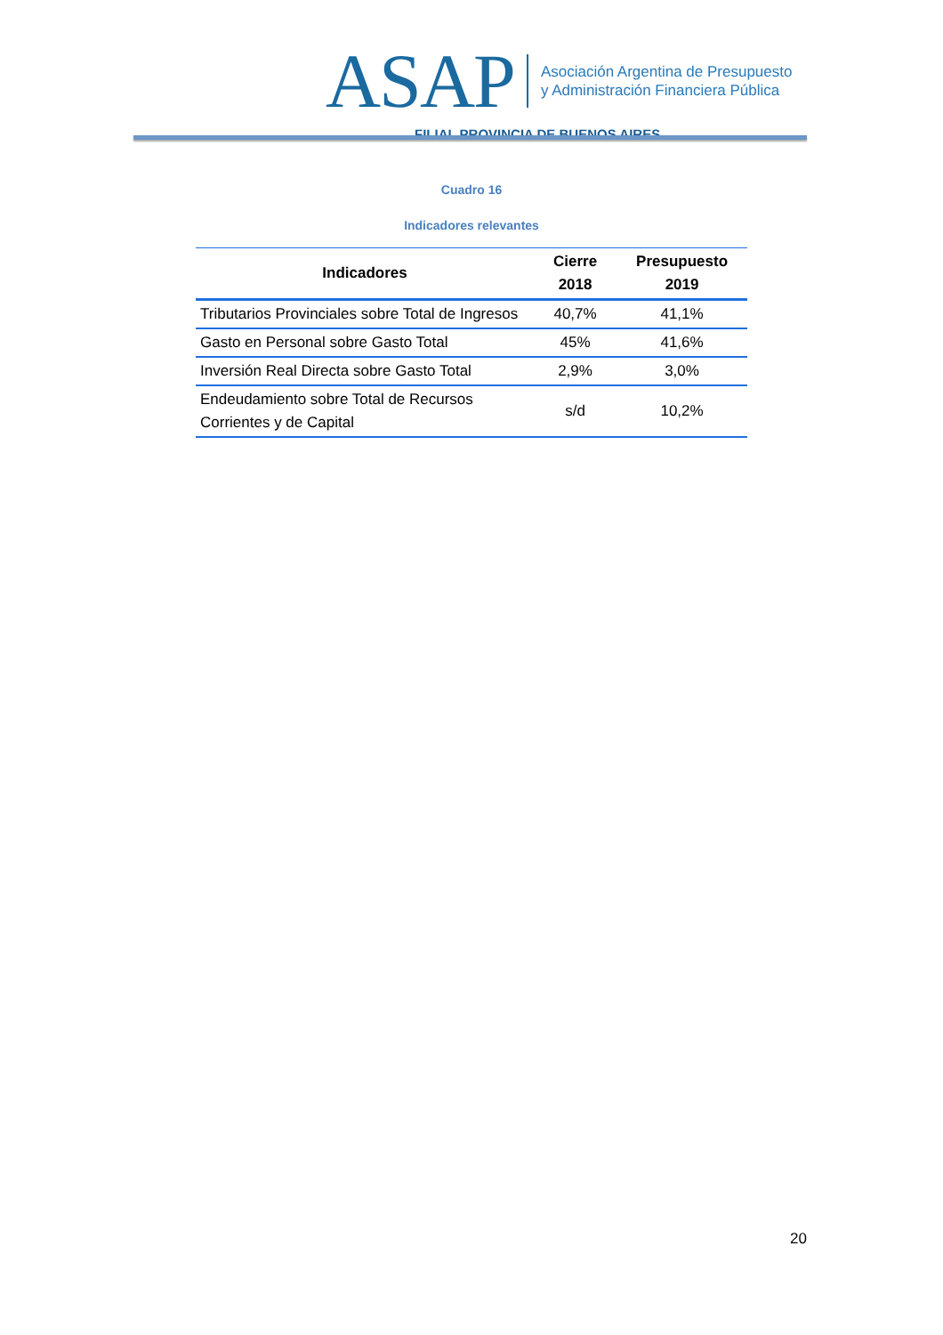ASAP
Asociación Argentina de Presupuesto
y Administración Financiera Pública
FILIAL PROVINCIA DE BUENOS AIRES
Cuadro 16
Indicadores relevantes
| Indicadores | Cierre 2018 | Presupuesto 2019 |
| --- | --- | --- |
| Tributarios Provinciales sobre Total de Ingresos | 40,7% | 41,1% |
| Gasto en Personal sobre Gasto Total | 45% | 41,6% |
| Inversión Real Directa sobre Gasto Total | 2,9% | 3,0% |
| Endeudamiento sobre Total de Recursos Corrientes y de Capital | s/d | 10,2% |
20